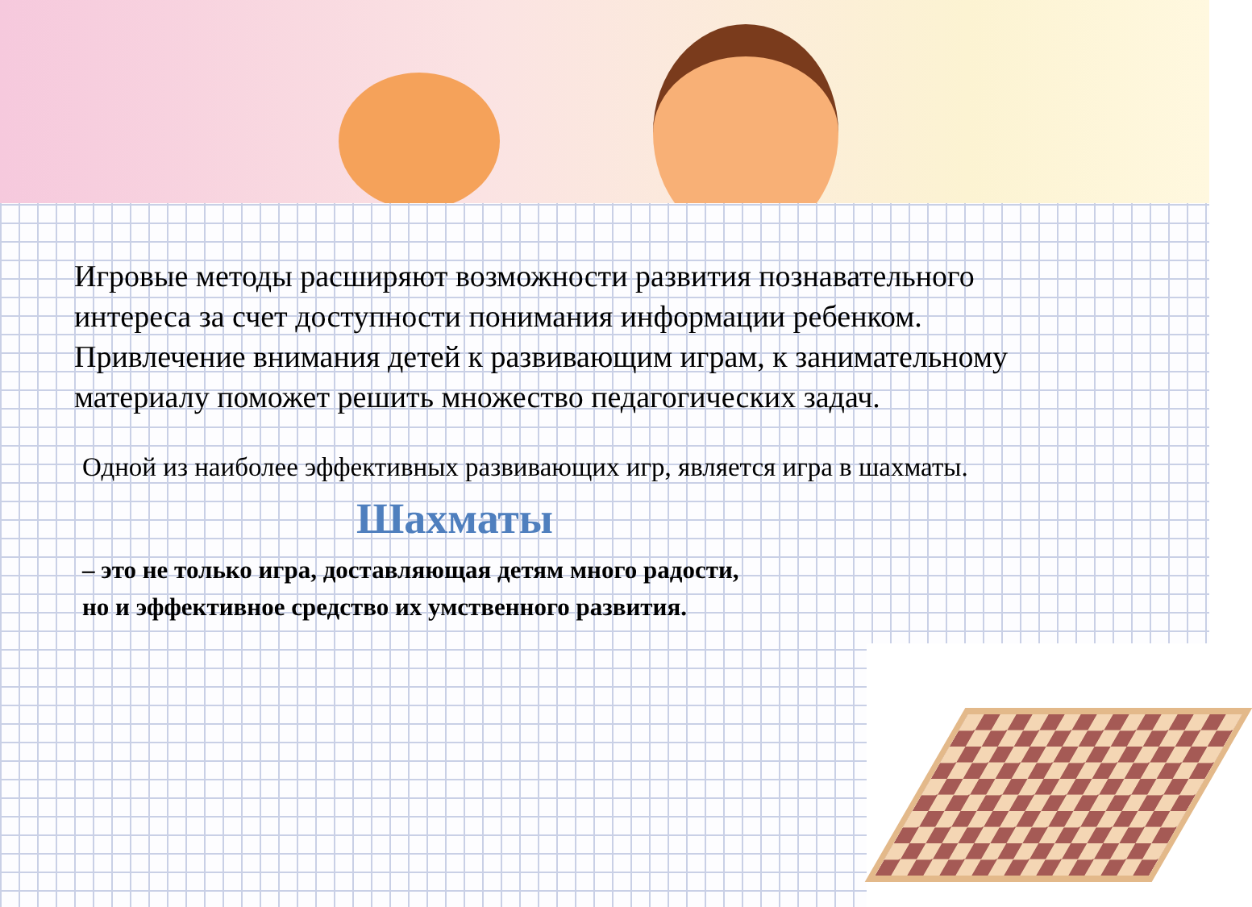Игровые методы расширяют возможности развития познавательного интереса за счет доступности понимания информации ребенком. Привлечение внимания детей к развивающим играм, к занимательному материалу поможет решить множество педагогических задач.
Одной из наиболее эффективных развивающих игр, является игра в шахматы.
Шахматы
– это не только игра, доставляющая детям много радости,
но и эффективное средство их умственного развития.